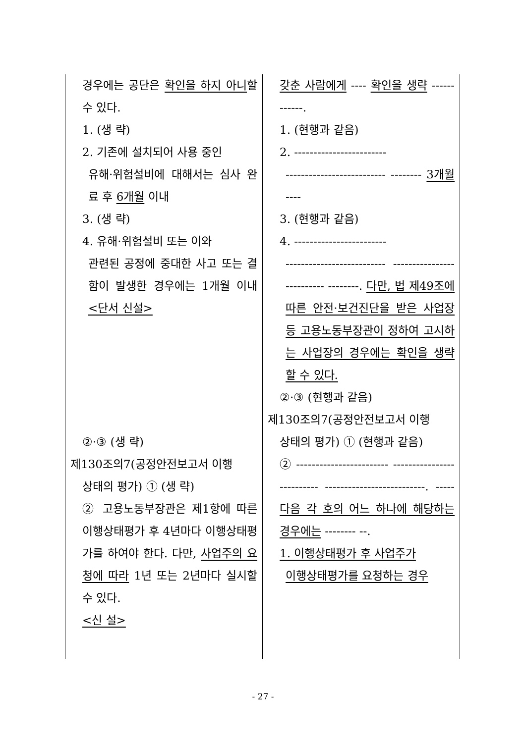| 경우에는 공단은 확인을 하지 아니 할 수 있다. 1. (생 략) 2. 기존에 설치되어 사용 중인 유해·위험설비에 대해서는 심사 완료 후 6개월 이내 3. (생 략) 4. 유해·위험설비 또는 이와 관련된 공정에 중대한 사고 또는 결함이 발생한 경우에는 1개월 이내 <단서 신설> ②·③ (생 략) 제130조의7(공정안전보고서 이행 상태의 평가) ① (생 략) ② 고용노동부장관은 제1항에 따른 이행상태평가 후 4년마다 이행상태평가를 하여야 한다. 다만, 사업주의 요청에 따라 1년 또는 2년마다 실시할 수 있다. <신 설> | 갖춘 사람에게 ---- 확인을 생략 ------------. 1. (현행과 같음) 2. ------------------------ -------------------------- -------- 3개월 ---- 3. (현행과 같음) 4. ------------------------ -------------------------- -------------------------- --------. 다만, 법 제49조에 따른 안전·보건진단을 받은 사업장 등 고용노동부장관이 정하여 고시하는 사업장의 경우에는 확인을 생략할 수 있다. ②·③ (현행과 같음) 제130조의7(공정안전보고서 이행 상태의 평가) ① (현행과 같음) ② ------------------------ -------------------------- --------------------------. ----- 다음 각 호의 어느 하나에 해당하는 경우에는 -------- --. 1. 이행상태평가 후 사업주가 이행상태평가를 요청하는 경우 |
- 27 -